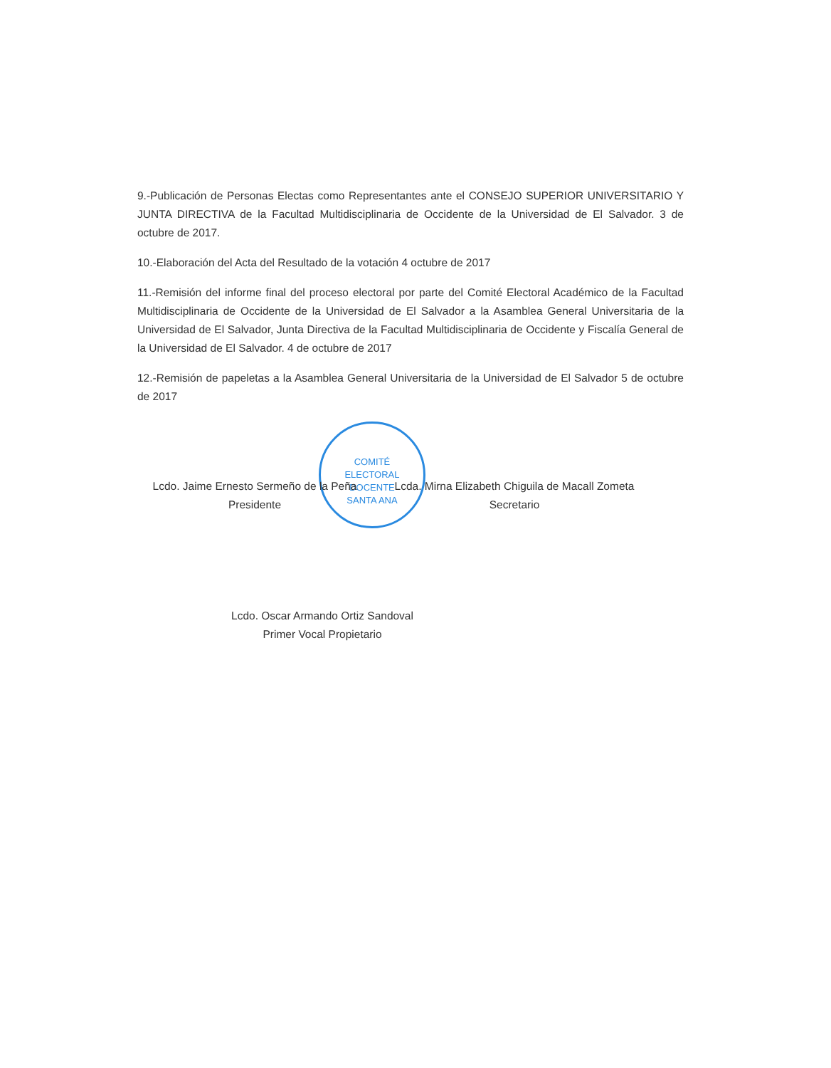COMITÉ
ELECTORAL
DOCENTE
SANTA ANA
9.-Publicación de Personas Electas como Representantes ante el CONSEJO SUPERIOR UNIVERSITARIO Y JUNTA DIRECTIVA de la Facultad Multidisciplinaria de Occidente de la Universidad de El Salvador. 3 de octubre de 2017.
10.-Elaboración del Acta del Resultado de la votación 4 octubre de 2017
11.-Remisión del informe final del proceso electoral por parte del Comité Electoral Académico de la Facultad Multidisciplinaria de Occidente de la Universidad de El Salvador a la Asamblea General Universitaria de la Universidad de El Salvador, Junta Directiva de la Facultad Multidisciplinaria de Occidente y Fiscalía General de la Universidad de El Salvador. 4 de octubre de 2017
12.-Remisión de papeletas a la Asamblea General Universitaria de la Universidad de El Salvador 5 de octubre de 2017
Lcdo. Jaime Ernesto Sermeño de la Peña
Presidente
Lcda. Mirna Elizabeth Chiguila de Macall Zometa
Secretario
Lcdo. Oscar Armando Ortiz Sandoval
Primer Vocal Propietario